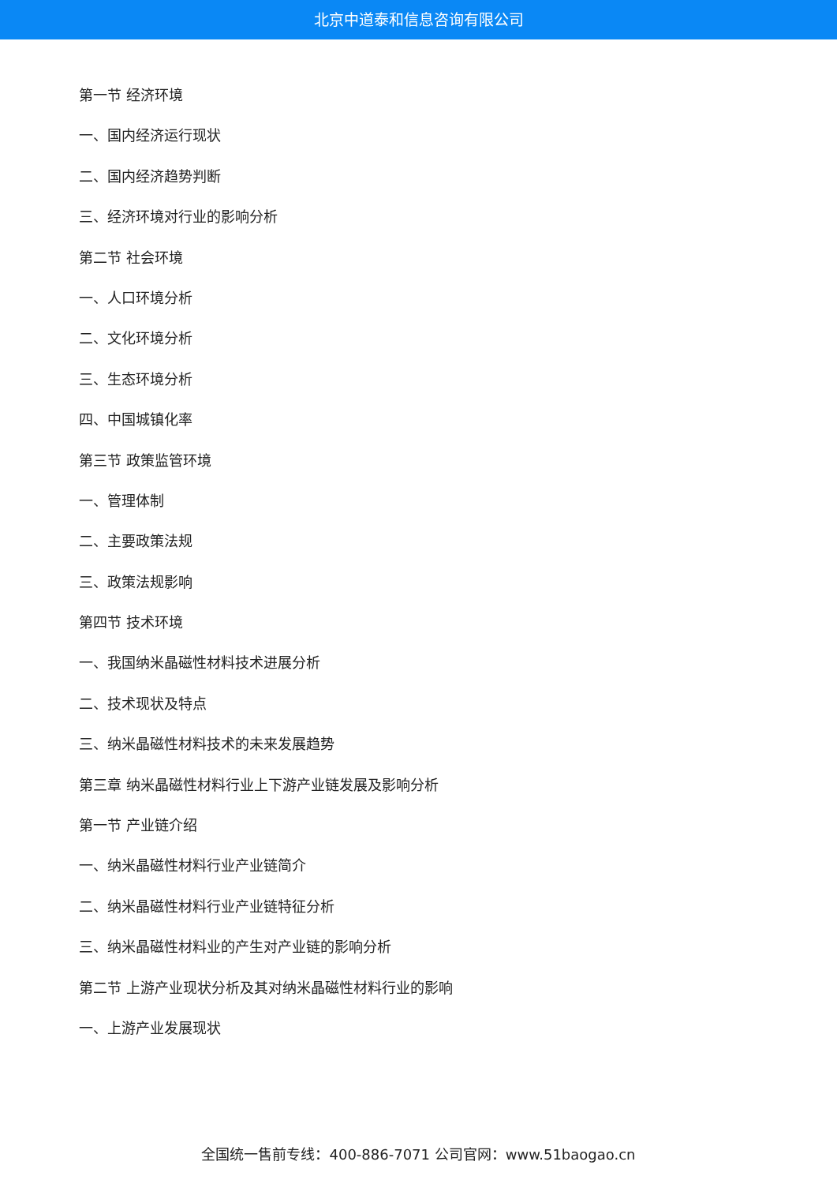北京中道泰和信息咨询有限公司
第一节 经济环境
一、国内经济运行现状
二、国内经济趋势判断
三、经济环境对行业的影响分析
第二节 社会环境
一、人口环境分析
二、文化环境分析
三、生态环境分析
四、中国城镇化率
第三节 政策监管环境
一、管理体制
二、主要政策法规
三、政策法规影响
第四节 技术环境
一、我国纳米晶磁性材料技术进展分析
二、技术现状及特点
三、纳米晶磁性材料技术的未来发展趋势
第三章 纳米晶磁性材料行业上下游产业链发展及影响分析
第一节 产业链介绍
一、纳米晶磁性材料行业产业链简介
二、纳米晶磁性材料行业产业链特征分析
三、纳米晶磁性材料业的产生对产业链的影响分析
第二节 上游产业现状分析及其对纳米晶磁性材料行业的影响
一、上游产业发展现状
全国统一售前专线：400-886-7071 公司官网：www.51baogao.cn